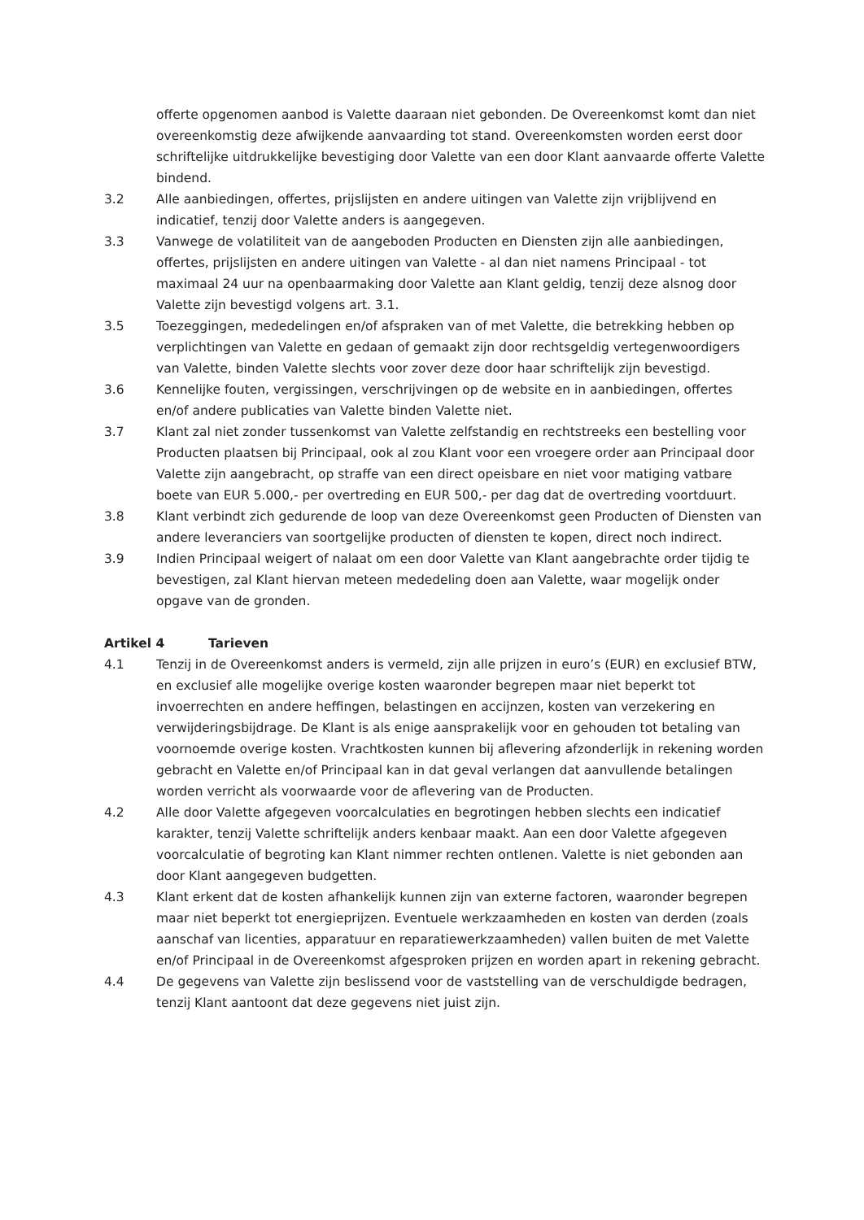offerte opgenomen aanbod is Valette daaraan niet gebonden. De Overeenkomst komt dan niet overeenkomstig deze afwijkende aanvaarding tot stand. Overeenkomsten worden eerst door schriftelijke uitdrukkelijke bevestiging door Valette van een door Klant aanvaarde offerte Valette bindend.
3.2 Alle aanbiedingen, offertes, prijslijsten en andere uitingen van Valette zijn vrijblijvend en indicatief, tenzij door Valette anders is aangegeven.
3.3 Vanwege de volatiliteit van de aangeboden Producten en Diensten zijn alle aanbiedingen, offertes, prijslijsten en andere uitingen van Valette - al dan niet namens Principaal - tot maximaal 24 uur na openbaarmaking door Valette aan Klant geldig, tenzij deze alsnog door Valette zijn bevestigd volgens art. 3.1.
3.5 Toezeggingen, mededelingen en/of afspraken van of met Valette, die betrekking hebben op verplichtingen van Valette en gedaan of gemaakt zijn door rechtsgeldig vertegenwoordigers van Valette, binden Valette slechts voor zover deze door haar schriftelijk zijn bevestigd.
3.6 Kennelijke fouten, vergissingen, verschrijvingen op de website en in aanbiedingen, offertes en/of andere publicaties van Valette binden Valette niet.
3.7 Klant zal niet zonder tussenkomst van Valette zelfstandig en rechtstreeks een bestelling voor Producten plaatsen bij Principaal, ook al zou Klant voor een vroegere order aan Principaal door Valette zijn aangebracht, op straffe van een direct opeisbare en niet voor matiging vatbare boete van EUR 5.000,- per overtreding en EUR 500,- per dag dat de overtreding voortduurt.
3.8 Klant verbindt zich gedurende de loop van deze Overeenkomst geen Producten of Diensten van andere leveranciers van soortgelijke producten of diensten te kopen, direct noch indirect.
3.9 Indien Principaal weigert of nalaat om een door Valette van Klant aangebrachte order tijdig te bevestigen, zal Klant hiervan meteen mededeling doen aan Valette, waar mogelijk onder opgave van de gronden.
Artikel 4 Tarieven
4.1 Tenzij in de Overeenkomst anders is vermeld, zijn alle prijzen in euro’s (EUR) en exclusief BTW, en exclusief alle mogelijke overige kosten waaronder begrepen maar niet beperkt tot invoerrechten en andere heffingen, belastingen en accijnzen, kosten van verzekering en verwijderingsbijdrage. De Klant is als enige aansprakelijk voor en gehouden tot betaling van voornoemde overige kosten. Vrachtkosten kunnen bij aflevering afzonderlijk in rekening worden gebracht en Valette en/of Principaal kan in dat geval verlangen dat aanvullende betalingen worden verricht als voorwaarde voor de aflevering van de Producten.
4.2 Alle door Valette afgegeven voorcalculaties en begrotingen hebben slechts een indicatief karakter, tenzij Valette schriftelijk anders kenbaar maakt. Aan een door Valette afgegeven voorcalculatie of begroting kan Klant nimmer rechten ontlenen. Valette is niet gebonden aan door Klant aangegeven budgetten.
4.3 Klant erkent dat de kosten afhankelijk kunnen zijn van externe factoren, waaronder begrepen maar niet beperkt tot energieprijzen. Eventuele werkzaamheden en kosten van derden (zoals aanschaf van licenties, apparatuur en reparatiewerkzaamheden) vallen buiten de met Valette en/of Principaal in de Overeenkomst afgesproken prijzen en worden apart in rekening gebracht.
4.4 De gegevens van Valette zijn beslissend voor de vaststelling van de verschuldigde bedragen, tenzij Klant aantoont dat deze gegevens niet juist zijn.